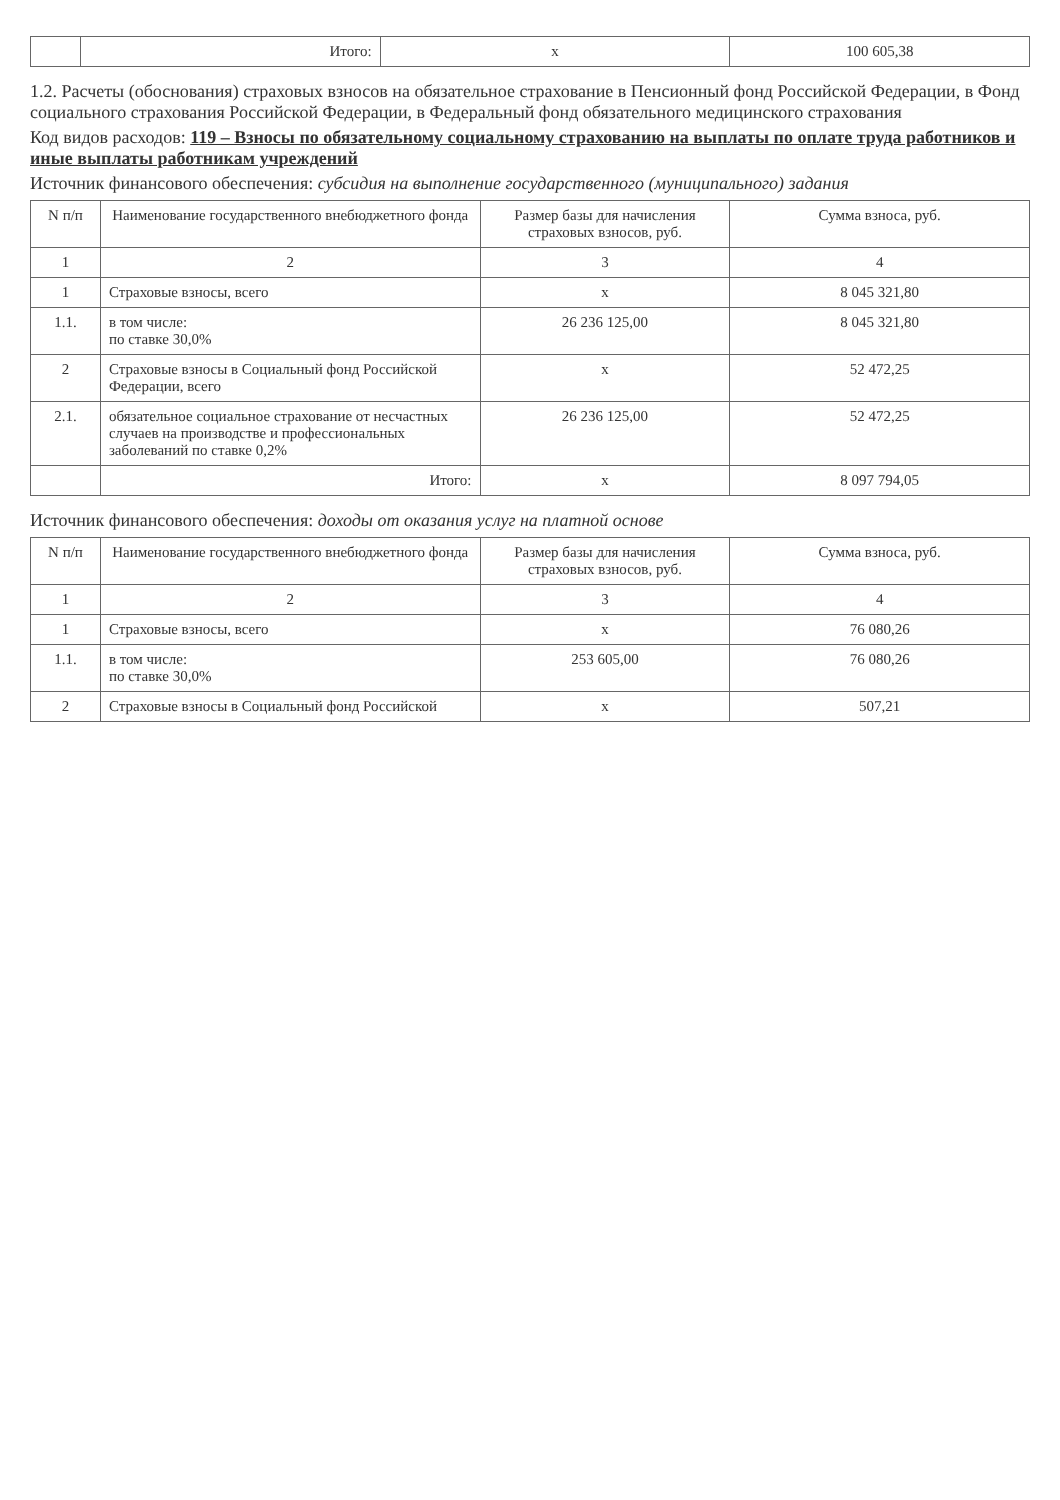| | Итого: | x | 100 605,38 |
1.2. Расчеты (обоснования) страховых взносов на обязательное страхование в Пенсионный фонд Российской Федерации, в Фонд социального страхования Российской Федерации, в Федеральный фонд обязательного медицинского страхования
Код видов расходов: 119 – Взносы по обязательному социальному страхованию на выплаты по оплате труда работников и иные выплаты работникам учреждений
Источник финансового обеспечения: субсидия на выполнение государственного (муниципального) задания
| N п/п | Наименование государственного внебюджетного фонда | Размер базы для начисления страховых взносов, руб. | Сумма взноса, руб. |
| --- | --- | --- | --- |
| 1 | 2 | 3 | 4 |
| 1 | Страховые взносы, всего | x | 8 045 321,80 |
| 1.1. | в том числе: по ставке 30,0% | 26 236 125,00 | 8 045 321,80 |
| 2 | Страховые взносы в Социальный фонд Российской Федерации, всего | x | 52 472,25 |
| 2.1. | обязательное социальное страхование от несчастных случаев на производстве и профессиональных заболеваний по ставке 0,2% | 26 236 125,00 | 52 472,25 |
| | Итого: | x | 8 097 794,05 |
Источник финансового обеспечения: доходы от оказания услуг на платной основе
| N п/п | Наименование государственного внебюджетного фонда | Размер базы для начисления страховых взносов, руб. | Сумма взноса, руб. |
| --- | --- | --- | --- |
| 1 | 2 | 3 | 4 |
| 1 | Страховые взносы, всего | x | 76 080,26 |
| 1.1. | в том числе: по ставке 30,0% | 253 605,00 | 76 080,26 |
| 2 | Страховые взносы в Социальный фонд Российской | x | 507,21 |